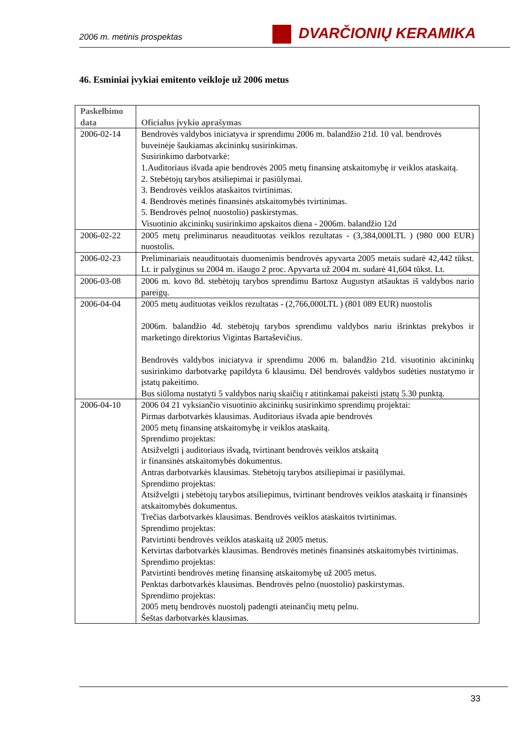2006 m. metinis prospektas DVARČIONIŲ KERAMIKA
46. Esminiai įvykiai emitento veikloje už 2006 metus
| Paskelbimo data | Oficialus įvykio aprašymas |
| --- | --- |
| 2006-02-14 | Bendrovės valdybos iniciatyva ir sprendimu 2006 m. balandžio 21d. 10 val. bendrovės buveinėje šaukiamas akcininkų susirinkimas. Susirinkimo darbotvarkė: 1.Auditoriaus išvada apie bendrovės 2005 metų finansinę atskaitomybę ir veiklos ataskaitą. 2. Stebėtojų tarybos atsiliepimai ir pasiūlymai. 3. Bendrovės veiklos ataskaitos tvirtinimas. 4. Bendrovės metinės finansinės atskaitomybės tvirtinimas. 5. Bendrovės pelno( nuostolio) paskirstymas. Visuotinio akcininkų susirinkimo apskaitos diena - 2006m. balandžio 12d |
| 2006-02-22 | 2005 metų preliminarus neaudituotas veiklos rezultatas - (3,384,000LTL ) (980 000 EUR) nuostolis. |
| 2006-02-23 | Preliminariais neaudituotais duomenimis bendrovės apyvarta 2005 metais sudarė 42,442 tūkst. Lt. ir palyginus su 2004 m. išaugo 2 proc. Apyvarta už 2004 m. sudarė 41,604 tūkst. Lt. |
| 2006-03-08 | 2006 m. kovo 8d. stebėtojų tarybos sprendimu Bartosz Augustyn atšauktas iš valdybos nario pareigų. |
| 2006-04-04 | 2005 metų audituotas veiklos rezultatas - (2,766,000LTL ) (801 089 EUR) nuostolis 2006m. balandžio 4d. stebėtojų tarybos sprendimu valdybos nariu išrinktas prekybos ir marketingo direktorius Vigintas Bartaševičius. Bendrovės valdybos iniciatyva ir sprendimu 2006 m. balandžio 21d. visuotinio akcininkų susirinkimo darbotvarkę papildyta 6 klausimu. Dėl bendrovės valdybos sudėties nustatymo ir įstatų pakeitimo. Bus siūloma nustatyti 5 valdybos narių skaičių r atitinkamai pakeisti įstatų 5.30 punktą. |
| 2006-04-10 | 2006 04 21 vyksiančio visuotinio akcininkų susirinkimo sprendimų projektai: Pirmas darbotvarkės klausimas. Auditoriaus išvada apie bendrovės 2005 metų finansinę atskaitomybę ir veiklos ataskaitą. Sprendimo projektas: Atsižvelgti į auditoriaus išvadą, tvirtinant bendrovės veiklos atskaitą ir finansinės atskaitomybės dokumentus. Antras darbotvarkės klausimas. Stebėtojų tarybos atsiliepimai ir pasiūlymai. Sprendimo projektas: Atsižvelgti į stebėtojų tarybos atsiliepimus, tvirtinant bendrovės veiklos ataskaitą ir finansinės atskaitomybės dokumentus. Trečias darbotvarkės klausimas. Bendrovės veiklos ataskaitos tvirtinimas. Sprendimo projektas: Patvirtinti bendrovės veiklos ataskaitą už 2005 metus. Ketvirtas darbotvarkės klausimas. Bendrovės metinės finansinės atskaitomybės tvirtinimas. Sprendimo projektas: Patvirtinti bendrovės metinę finansinę atskaitomybę už 2005 metus. Penktas darbotvarkės klausimas. Bendrovės pelno (nuostolio) paskirstymas. Sprendimo projektas: 2005 metų bendrovės nuostolį padengti ateinančių metų pelnu. Šeštas darbotvarkės klausimas. |
33